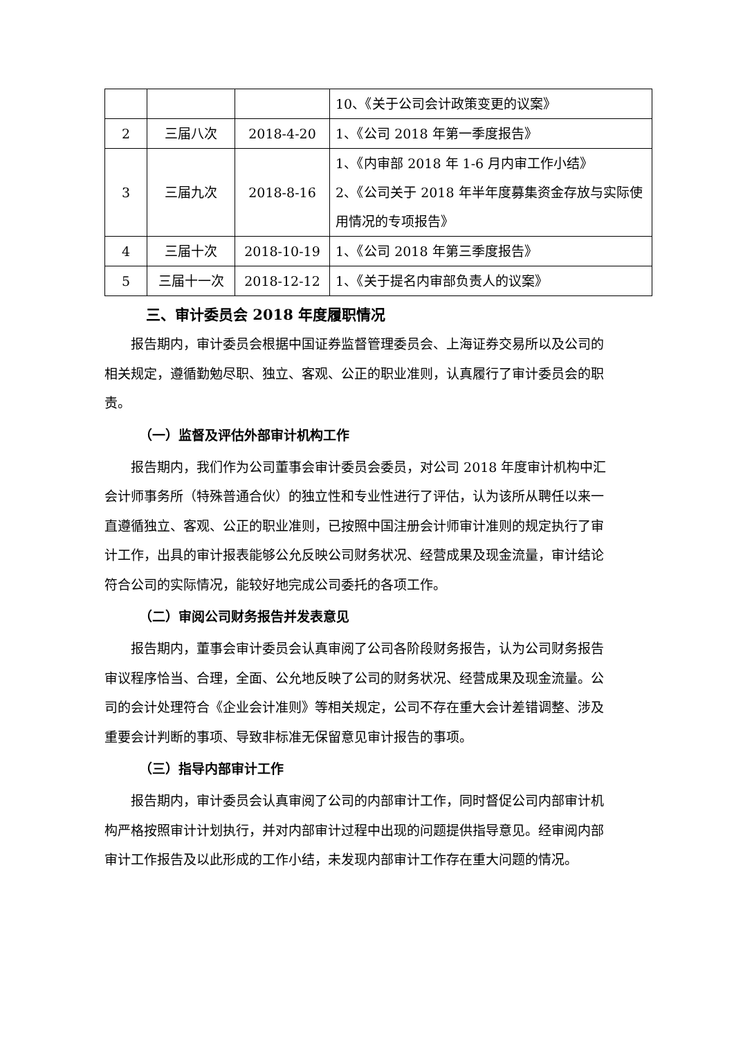| | | | 10、《关于公司会计政策变更的议案》 |
| 2 | 三届八次 | 2018-4-20 | 1、《公司 2018 年第一季度报告》 |
| 3 | 三届九次 | 2018-8-16 | 1、《内审部 2018 年 1-6 月内审工作小结》 2、《公司关于 2018 年半年度募集资金存放与实际使用情况的专项报告》 |
| 4 | 三届十次 | 2018-10-19 | 1、《公司 2018 年第三季度报告》 |
| 5 | 三届十一次 | 2018-12-12 | 1、《关于提名内审部负责人的议案》 |
三、审计委员会 2018 年度履职情况
报告期内，审计委员会根据中国证券监督管理委员会、上海证券交易所以及公司的相关规定，遵循勤勉尽职、独立、客观、公正的职业准则，认真履行了审计委员会的职责。
（一）监督及评估外部审计机构工作
报告期内，我们作为公司董事会审计委员会委员，对公司 2018 年度审计机构中汇会计师事务所（特殊普通合伙）的独立性和专业性进行了评估，认为该所从聘任以来一直遵循独立、客观、公正的职业准则，已按照中国注册会计师审计准则的规定执行了审计工作，出具的审计报表能够公允反映公司财务状况、经营成果及现金流量，审计结论符合公司的实际情况，能较好地完成公司委托的各项工作。
（二）审阅公司财务报告并发表意见
报告期内，董事会审计委员会认真审阅了公司各阶段财务报告，认为公司财务报告审议程序恰当、合理，全面、公允地反映了公司的财务状况、经营成果及现金流量。公司的会计处理符合《企业会计准则》等相关规定，公司不存在重大会计差错调整、涉及重要会计判断的事项、导致非标准无保留意见审计报告的事项。
（三）指导内部审计工作
报告期内，审计委员会认真审阅了公司的内部审计工作，同时督促公司内部审计机构严格按照审计计划执行，并对内部审计过程中出现的问题提供指导意见。经审阅内部审计工作报告及以此形成的工作小结，未发现内部审计工作存在重大问题的情况。